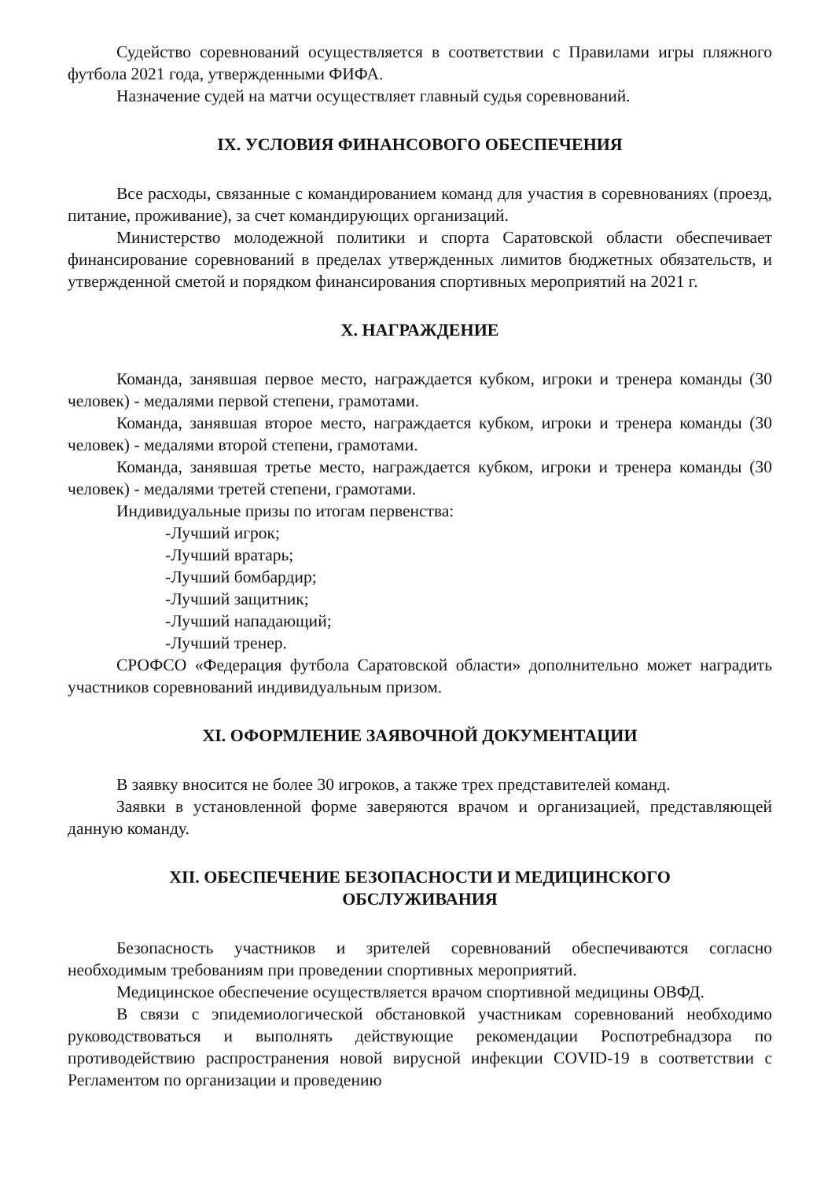Судейство соревнований осуществляется в соответствии с Правилами игры пляжного футбола 2021 года, утвержденными ФИФА.
Назначение судей на матчи осуществляет главный судья соревнований.
IX. УСЛОВИЯ ФИНАНСОВОГО ОБЕСПЕЧЕНИЯ
Все расходы, связанные с командированием команд для участия в соревнованиях (проезд, питание, проживание), за счет командирующих организаций.
Министерство молодежной политики и спорта Саратовской области обеспечивает финансирование соревнований в пределах утвержденных лимитов бюджетных обязательств, и утвержденной сметой и порядком финансирования спортивных мероприятий на 2021 г.
X. НАГРАЖДЕНИЕ
Команда, занявшая первое место, награждается кубком, игроки и тренера команды (30 человек) - медалями первой степени, грамотами.
Команда, занявшая второе место, награждается кубком, игроки и тренера команды (30 человек) - медалями второй степени, грамотами.
Команда, занявшая третье место, награждается кубком, игроки и тренера команды (30 человек) - медалями третей степени, грамотами.
Индивидуальные призы по итогам первенства:
-Лучший игрок;
-Лучший вратарь;
-Лучший бомбардир;
-Лучший защитник;
-Лучший нападающий;
-Лучший тренер.
СРОФСО «Федерация футбола Саратовской области» дополнительно может наградить участников соревнований индивидуальным призом.
XI. ОФОРМЛЕНИЕ ЗАЯВОЧНОЙ ДОКУМЕНТАЦИИ
В заявку вносится не более 30 игроков, а также трех представителей команд.
Заявки в установленной форме заверяются врачом и организацией, представляющей данную команду.
XII. ОБЕСПЕЧЕНИЕ БЕЗОПАСНОСТИ И МЕДИЦИНСКОГО
ОБСЛУЖИВАНИЯ
Безопасность участников и зрителей соревнований обеспечиваются согласно необходимым требованиям при проведении спортивных мероприятий.
Медицинское обеспечение осуществляется врачом спортивной медицины ОВФД.
В связи с эпидемиологической обстановкой участникам соревнований необходимо руководствоваться и выполнять действующие рекомендации Роспотребнадзора по противодействию распространения новой вирусной инфекции COVID-19 в соответствии с Регламентом по организации и проведению